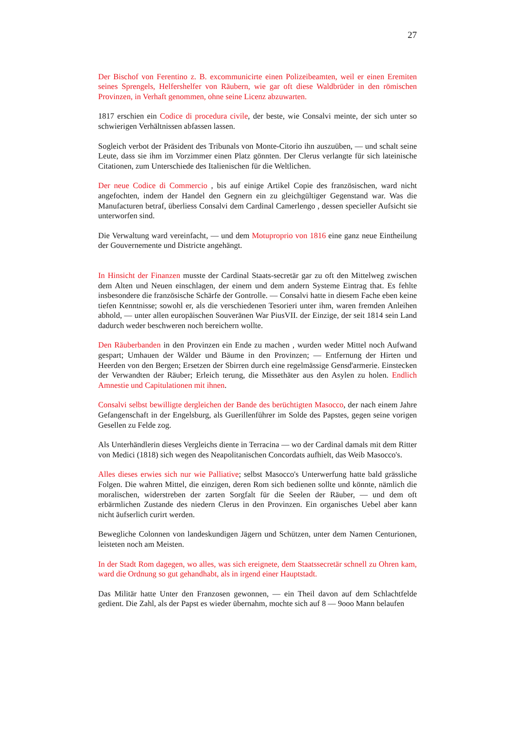27
Der Bischof von Ferentino z. B. excommunicirte einen Polizeibeamten, weil er einen Eremiten seines Sprengels, Helfershelfer von Räubern, wie gar oft diese Waldbrüder in den römischen Provinzen, in Verhaft genommen, ohne seine Licenz abzuwarten.
1817 erschien ein Codice di procedura civile, der beste, wie Consalvi meinte, der sich unter so schwierigen Verhältnissen abfassen lassen.
Sogleich verbot der Präsident des Tribunals von Monte-Citorio ihn auszuüben, — und schalt seine Leute, dass sie ihm im Vorzimmer einen Platz gönnten. Der Clerus verlangte für sich lateinische Citationen, zum Unterschiede des Italienischen für die Weltlichen.
Der neue Codice di Commercio , bis auf einige Artikel Copie des französischen, ward nicht angefochten, indem der Handel den Gegnern ein zu gleichgültiger Gegenstand war. Was die Manufacturen betraf, überliess Consalvi dem Cardinal Camerlengo , dessen specieller Aufsicht sie unterworfen sind.
Die Verwaltung ward vereinfacht, — und dem Motuproprio von 1816 eine ganz neue Eintheilung der Gouvernemente und Districte angehängt.
In Hinsicht der Finanzen musste der Cardinal Staats-secretär gar zu oft den Mittelweg zwischen dem Alten und Neuen einschlagen, der einem und dem andern Systeme Eintrag that. Es fehlte insbesondere die französische Schärfe der Gontrolle. — Consalvi hatte in diesem Fache eben keine tiefen Kenntnisse; sowohl er, als die verschiedenen Tesorieri unter ihm, waren fremden Anleihen abhold, — unter allen europäischen Souveränen War PiusVII. der Einzige, der seit 1814 sein Land dadurch weder beschweren noch bereichern wollte.
Den Räuberbanden in den Provinzen ein Ende zu machen , wurden weder Mittel noch Aufwand gespart; Umhauen der Wälder und Bäume in den Provinzen; — Entfernung der Hirten und Heerden von den Bergen; Ersetzen der Sbirren durch eine regelmässige Gensd'armerie. Einstecken der Verwandten der Räuber; Erleich terung, die Missethäter aus den Asylen zu holen. Endlich Amnestie und Capitulationen mit ihnen.
Consalvi selbst bewilligte dergleichen der Bande des berüchtigten Masocco, der nach einem Jahre Gefangenschaft in der Engelsburg, als Guerillenführer im Solde des Papstes, gegen seine vorigen Gesellen zu Felde zog.
Als Unterhändlerin dieses Vergleichs diente in Terracina — wo der Cardinal damals mit dem Ritter von Medici (1818) sich wegen des Neapolitanischen Concordats aufhielt, das Weib Masocco's.
Alles dieses erwies sich nur wie Palliative; selbst Masocco's Unterwerfung hatte bald grässliche Folgen. Die wahren Mittel, die einzigen, deren Rom sich bedienen sollte und könnte, nämlich die moralischen, widerstreben der zarten Sorgfalt für die Seelen der Räuber, — und dem oft erbärmlichen Zustande des niedern Clerus in den Provinzen. Ein organisches Uebel aber kann nicht äufserlich curirt werden.
Bewegliche Colonnen von landeskundigen Jägern und Schützen, unter dem Namen Centurionen, leisteten noch am Meisten.
In der Stadt Rom dagegen, wo alles, was sich ereignete, dem Staatssecretär schnell zu Ohren kam, ward die Ordnung so gut gehandhabt, als in irgend einer Hauptstadt.
Das Militär hatte Unter den Franzosen gewonnen, — ein Theil davon auf dem Schlachtfelde gedient. Die Zahl, als der Papst es wieder übernahm, mochte sich auf 8 — 9ooo Mann belaufen